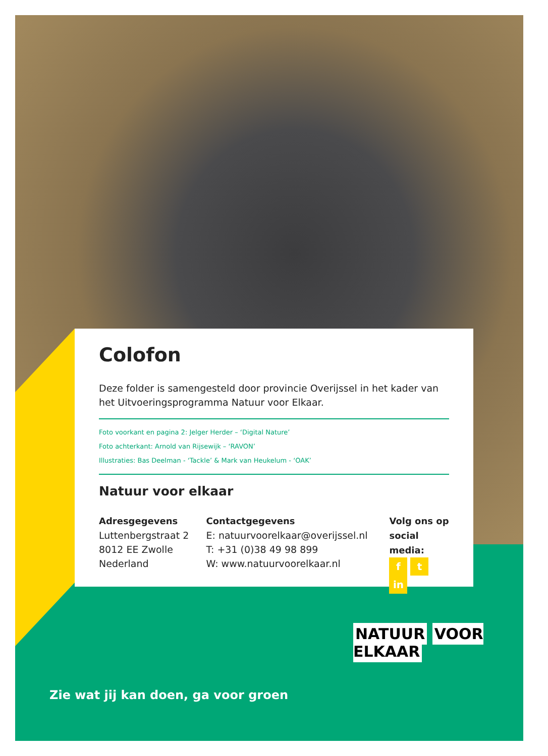Colofon
Deze folder is samengesteld door provincie Overijssel in het kader van het Uitvoeringsprogramma Natuur voor Elkaar.
Foto voorkant en pagina 2: Jelger Herder – ‘Digital Nature’
Foto achterkant: Arnold van Rijsewijk – ‘RAVON’
Illustraties: Bas Deelman - ‘Tackle’ & Mark van Heukelum - ‘OAK’
Natuur voor elkaar
Adresgegevens
Luttenbergstraat 2
8012 EE Zwolle
Nederland
Contactgegevens
E: natuurvoorelkaar@overijssel.nl
T: +31 (0)38 49 98 899
W: www.natuurvoorelkaar.nl
Volg ons op
social media:
ft in
Zie wat jij kan doen, ga voor groen
NATUUR VOOR ELKAAR